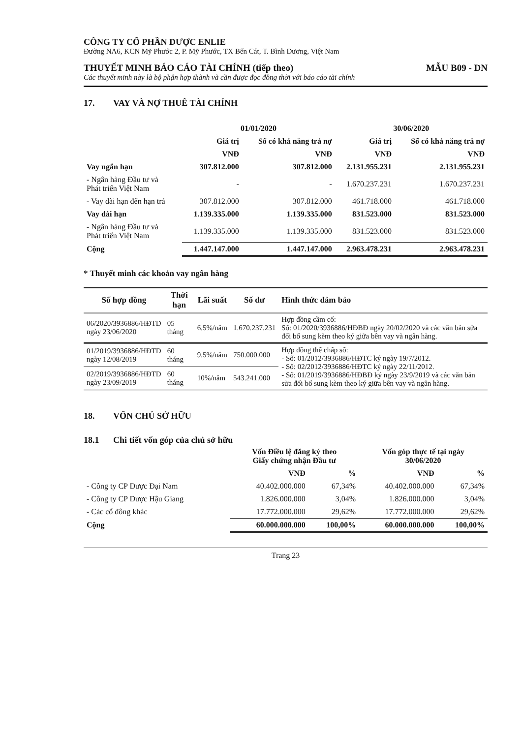CÔNG TY CỔ PHẦN DƯỢC ENLIE
Đường NA6, KCN Mỹ Phước 2, P. Mỹ Phước, TX Bến Cát, T. Bình Dương, Việt Nam
THUYẾT MINH BÁO CÁO TÀI CHÍNH (tiếp theo) MẪU B09 - DN
Các thuyết minh này là bộ phận hợp thành và cần được đọc đồng thời với báo cáo tài chính
17. VAY VÀ NỢ THUÊ TÀI CHÍNH
| | 01/01/2020 | | 30/06/2020 | |
| | Giá trị | Số có khả năng trả nợ | Giá trị | Số có khả năng trả nợ |
| | VNĐ | VNĐ | VNĐ | VNĐ |
| Vay ngắn hạn | 307.812.000 | 307.812.000 | 2.131.955.231 | 2.131.955.231 |
| - Ngân hàng Đầu tư và Phát triển Việt Nam | - | - | 1.670.237.231 | 1.670.237.231 |
| - Vay dài hạn đến hạn trả | 307.812.000 | 307.812.000 | 461.718.000 | 461.718.000 |
| Vay dài hạn | 1.139.335.000 | 1.139.335.000 | 831.523.000 | 831.523.000 |
| - Ngân hàng Đầu tư và Phát triển Việt Nam | 1.139.335.000 | 1.139.335.000 | 831.523.000 | 831.523.000 |
| Cộng | 1.447.147.000 | 1.447.147.000 | 2.963.478.231 | 2.963.478.231 |
* Thuyết minh các khoản vay ngân hàng
| Số hợp đồng | Thời hạn | Lãi suất | Số dư | Hình thức đảm bảo |
| --- | --- | --- | --- | --- |
| 06/2020/3936886/HĐTD ngày 23/06/2020 | 05 tháng | 6,5%/năm | 1.670.237.231 | Hợp đồng cầm cố: Số: 01/2020/3936886/HĐBĐ ngày 20/02/2020 và các văn bản sửa đổi bổ sung kèm theo ký giữa bên vay và ngân hàng. |
| 01/2019/3936886/HĐTD ngày 12/08/2019 | 60 tháng | 9,5%/năm | 750.000.000 | Hợp đồng thế chấp số: - Số: 01/2012/3936886/HĐTC ký ngày 19/7/2012. - Số: 02/2012/3936886/HĐTC ký ngày 22/11/2012. - Số: 01/2019/3936886/HĐBĐ ký ngày 23/9/2019 và các văn bản sửa đổi bổ sung kèm theo ký giữa bên vay và ngân hàng. |
| 02/2019/3936886/HĐTD ngày 23/09/2019 | 60 tháng | 10%/năm | 543.241.000 | |
18. VỐN CHỦ SỞ HỮU
18.1 Chi tiết vốn góp của chủ sở hữu
| | Vốn Điều lệ đăng ký theo Giấy chứng nhận Đầu tư | | Vốn góp thực tế tại ngày 30/06/2020 | |
| | VNĐ | % | VNĐ | % |
| - Công ty CP Dược Đại Nam | 40.402.000.000 | 67,34% | 40.402.000.000 | 67,34% |
| - Công ty CP Dược Hậu Giang | 1.826.000.000 | 3,04% | 1.826.000.000 | 3,04% |
| - Các cổ đông khác | 17.772.000.000 | 29,62% | 17.772.000.000 | 29,62% |
| Cộng | 60.000.000.000 | 100,00% | 60.000.000.000 | 100,00% |
Trang 23